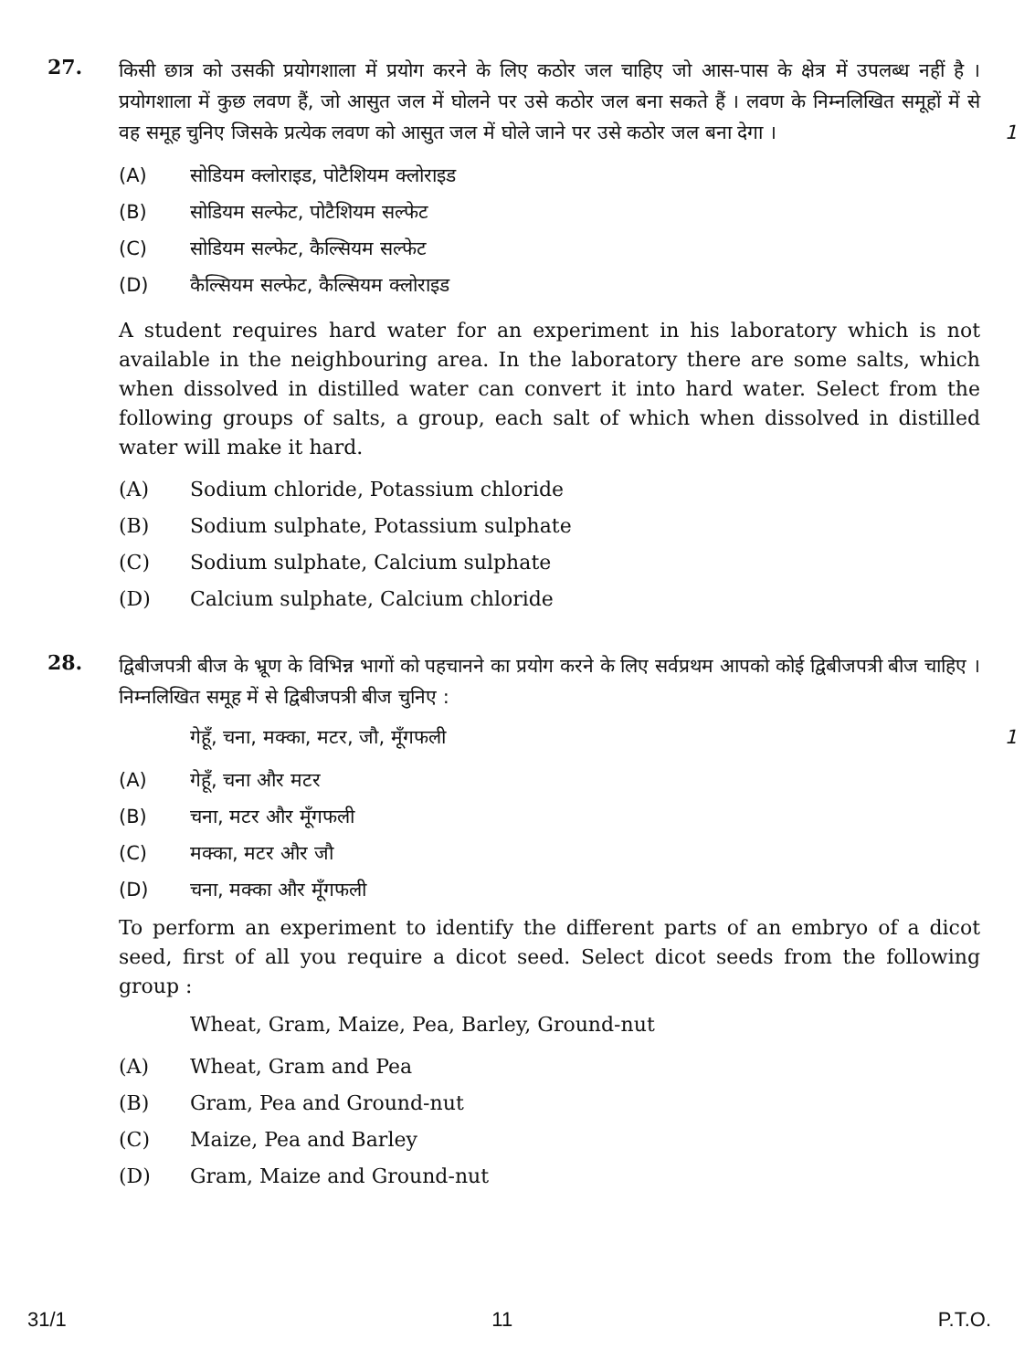27.
किसी छात्र को उसकी प्रयोगशाला में प्रयोग करने के लिए कठोर जल चाहिए जो आस-पास के क्षेत्र में उपलब्ध नहीं है । प्रयोगशाला में कुछ लवण हैं, जो आसुत जल में घोलने पर उसे कठोर जल बना सकते हैं । लवण के निम्नलिखित समूहों में से वह समूह चुनिए जिसके प्रत्येक लवण को आसुत जल में घोले जाने पर उसे कठोर जल बना देगा । 1
(A) सोडियम क्लोराइड, पोटैशियम क्लोराइड
(B) सोडियम सल्फेट, पोटैशियम सल्फेट
(C) सोडियम सल्फेट, कैल्सियम सल्फेट
(D) कैल्सियम सल्फेट, कैल्सियम क्लोराइड
A student requires hard water for an experiment in his laboratory which is not available in the neighbouring area. In the laboratory there are some salts, which when dissolved in distilled water can convert it into hard water. Select from the following groups of salts, a group, each salt of which when dissolved in distilled water will make it hard.
(A) Sodium chloride, Potassium chloride
(B) Sodium sulphate, Potassium sulphate
(C) Sodium sulphate, Calcium sulphate
(D) Calcium sulphate, Calcium chloride
28.
द्विबीजपत्री बीज के भ्रूण के विभिन्न भागों को पहचानने का प्रयोग करने के लिए सर्वप्रथम आपको कोई द्विबीजपत्री बीज चाहिए । निम्नलिखित समूह में से द्विबीजपत्री बीज चुनिए :
गेहूँ, चना, मक्का, मटर, जौ, मूँगफली 1
(A) गेहूँ, चना और मटर
(B) चना, मटर और मूँगफली
(C) मक्का, मटर और जौ
(D) चना, मक्का और मूँगफली
To perform an experiment to identify the different parts of an embryo of a dicot seed, first of all you require a dicot seed. Select dicot seeds from the following group :
Wheat, Gram, Maize, Pea, Barley, Ground-nut
(A) Wheat, Gram and Pea
(B) Gram, Pea and Ground-nut
(C) Maize, Pea and Barley
(D) Gram, Maize and Ground-nut
31/1 11 P.T.O.